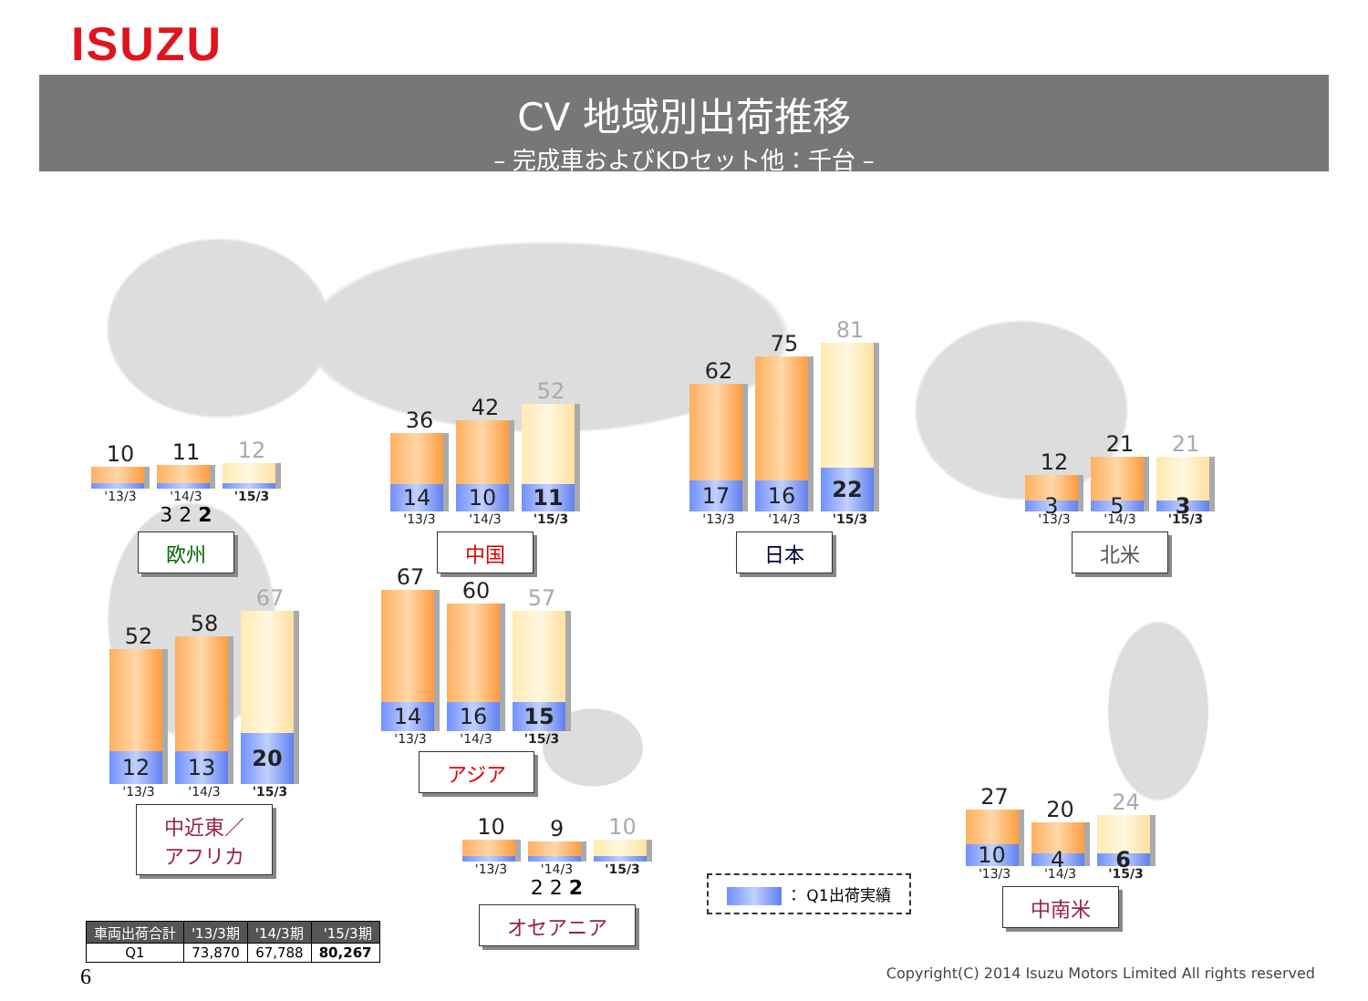ISUZU
CV 地域別出荷推移
– 完成車およびKDセット他：千台 –
10
'13/3
11
'14/3
12
'15/3
3 2 2
欧州
36
14
'13/3
42
10
'14/3
52
11
'15/3
中国
62
17
'13/3
75
16
'14/3
81
22
'15/3
日本
12
3
'13/3
21
5
'14/3
21
3
'15/3
北米
52
12
'13/3
58
13
'14/3
67
20
'15/3
中近東／
アフリカ
67
14
'13/3
60
16
'14/3
57
15
'15/3
アジア
| 車両出荷合計 | '13/3期 | '14/3期 | '15/3期 |
| --- | --- | --- | --- |
| Q1 | 73,870 | 67,788 | 80,267 |
10
'13/3
9
'14/3
10
'15/3
2 2 2
オセアニア
： Q1出荷実績
27
10
'13/3
20
4
'14/3
24
6
'15/3
中南米
6 Copyright(C) 2014 Isuzu Motors Limited All rights reserved